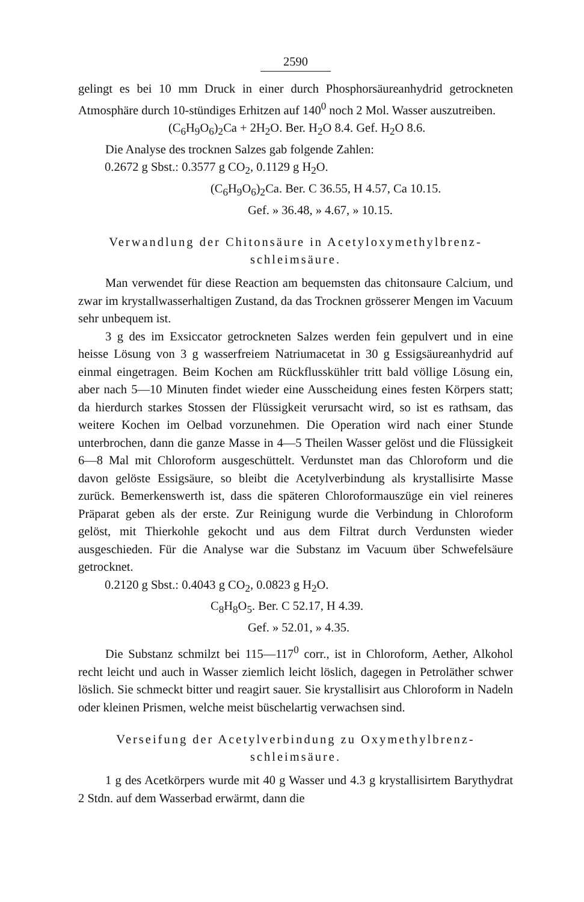2590
gelingt es bei 10 mm Druck in einer durch Phosphorsäureanhydrid getrockneten Atmosphäre durch 10-stündiges Erhitzen auf 140<sup>0</sup> noch 2 Mol. Wasser auszutreiben.
(C<sub>6</sub>H<sub>9</sub>O<sub>6</sub>)<sub>2</sub>Ca + 2H<sub>2</sub>O. Ber. H<sub>2</sub>O 8.4. Gef. H<sub>2</sub>O 8.6.
Die Analyse des trocknen Salzes gab folgende Zahlen:
0.2672 g Sbst.: 0.3577 g CO<sub>2</sub>, 0.1129 g H<sub>2</sub>O.
(C<sub>6</sub>H<sub>9</sub>O<sub>6</sub>)<sub>2</sub>Ca. Ber. C 36.55, H 4.57, Ca 10.15.
Gef. » 36.48, » 4.67, » 10.15.
Verwandlung der Chitonsäure in Acetyloxymethylbrenz-
schleimsäure.
Man verwendet für diese Reaction am bequemsten das chitonsaure Calcium, und zwar im krystallwasserhaltigen Zustand, da das Trocknen grösserer Mengen im Vacuum sehr unbequem ist.
3 g des im Exsiccator getrockneten Salzes werden fein gepulvert und in eine heisse Lösung von 3 g wasserfreiem Natriumacetat in 30 g Essigsäureanhydrid auf einmal eingetragen. Beim Kochen am Rückflusskühler tritt bald völlige Lösung ein, aber nach 5—10 Minuten findet wieder eine Ausscheidung eines festen Körpers statt; da hierdurch starkes Stossen der Flüssigkeit verursacht wird, so ist es rathsam, das weitere Kochen im Oelbad vorzunehmen. Die Operation wird nach einer Stunde unterbrochen, dann die ganze Masse in 4—5 Theilen Wasser gelöst und die Flüssigkeit 6—8 Mal mit Chloroform ausgeschüttelt. Verdunstet man das Chloroform und die davon gelöste Essigsäure, so bleibt die Acetylverbindung als krystallisirte Masse zurück. Bemerkenswerth ist, dass die späteren Chloroformauszüge ein viel reineres Präparat geben als der erste. Zur Reinigung wurde die Verbindung in Chloroform gelöst, mit Thierkohle gekocht und aus dem Filtrat durch Verdunsten wieder ausgeschieden. Für die Analyse war die Substanz im Vacuum über Schwefelsäure getrocknet.
0.2120 g Sbst.: 0.4043 g CO<sub>2</sub>, 0.0823 g H<sub>2</sub>O.
C<sub>8</sub>H<sub>8</sub>O<sub>5</sub>. Ber. C 52.17, H 4.39.
Gef. » 52.01, » 4.35.
Die Substanz schmilzt bei 115—117<sup>0</sup> corr., ist in Chloroform, Aether, Alkohol recht leicht und auch in Wasser ziemlich leicht löslich, dagegen in Petroläther schwer löslich. Sie schmeckt bitter und reagirt sauer. Sie krystallisirt aus Chloroform in Nadeln oder kleinen Prismen, welche meist büschelartig verwachsen sind.
Verseifung der Acetylverbindung zu Oxymethylbrenz-
schleimsäure.
1 g des Acetkörpers wurde mit 40 g Wasser und 4.3 g krystallisirtem Barythydrat 2 Stdn. auf dem Wasserbad erwärmt, dann die